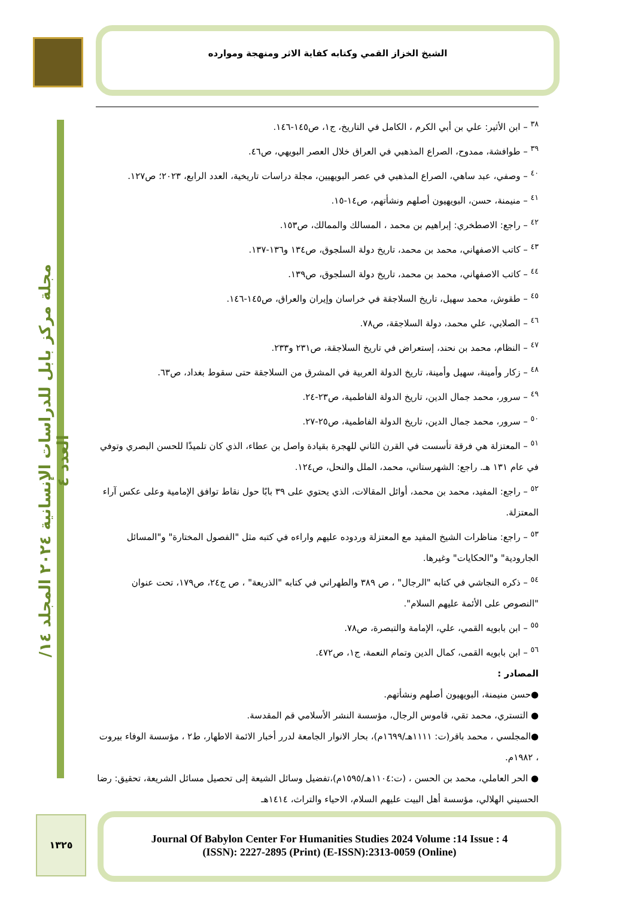الشيخ الخزاز القمي وكتابه كفاية الاثر ومنهجة وموارده
مجلة مركز بابل للدراسات الإنسانية ٢٠٢٤ المجلد ١٤/ العدد ٤
<sup>٣٨</sup> – ابن الأثير: علي بن أبي الكرم ، الكامل في التاريخ، ج١، ص١٤٥-١٤٦.
<sup>٣٩</sup> – طوافشة، ممدوح، الصراع المذهبي في العراق خلال العصر البويهي، ص٤٦.
<sup>٤٠</sup> – وصفي، عبد ساهي، الصراع المذهبي في عصر البويهيين، مجلة دراسات تاريخية، العدد الرابع، ٢٠٢٣؛ ص١٢٧.
<sup>٤١</sup> – منيمنة، حسن، البويهيون أصلهم ونشأتهم، ص١٤-١٥.
<sup>٤٢</sup> – راجع: الاصطخري: إبراهيم بن محمد ، المسالك والممالك، ص١٥٣.
<sup>٤٣</sup> – كاتب الاصفهاني، محمد بن محمد، تاريخ دولة السلجوق، ص١٣٤ و١٣٦-١٣٧.
<sup>٤٤</sup> – كاتب الاصفهاني، محمد بن محمد، تاريخ دولة السلجوق، ص١٣٩.
<sup>٤٥</sup> – طقوش، محمد سهيل، تاريخ السلاجقة في خراسان وإيران والعراق، ص١٤٥-١٤٦.
<sup>٤٦</sup> – الصلابي، علي محمد، دولة السلاجقة، ص٧٨.
<sup>٤٧</sup> – النظام، محمد بن نحند، إستعراض في تاريخ السلاجقة، ص٢٣١ و٢٣٣.
<sup>٤٨</sup> – زكار وأمينة، سهيل وأمينة، تاريخ الدولة العربية في المشرق من السلاجقة حتى سقوط بغداد، ص٦٣.
<sup>٤٩</sup> – سرور، محمد جمال الدين، تاريخ الدولة الفاطمية، ص٢٣-٢٤.
<sup>٥٠</sup> – سرور، محمد جمال الدين، تاريخ الدولة الفاطمية، ص٢٥-٢٧.
<sup>٥١</sup> – المعتزلة هي فرقة تأسست في القرن الثاني للهجرة بقيادة واصل بن عطاء، الذي كان تلميذًا للحسن البصري وتوفي في عام ١٣١ هـ. راجع: الشهرستاني، محمد، الملل والنحل، ص١٢٤.
<sup>٥٢</sup> – راجع: المفيد، محمد بن محمد، أوائل المقالات، الذي يحتوي على ٣٩ بابًا حول نقاط توافق الإمامية وعلى عكس آراء المعتزلة.
<sup>٥٣</sup> – راجع: مناظرات الشيخ المفيد مع المعتزلة وردوده عليهم واراءه في كتبه مثل "الفصول المختارة" و"المسائل الجارودية" و"الحكايات" وغيرها.
<sup>٥٤</sup> – ذكره النجاشي في كتابه "الرجال" ، ص ٣٨٩ والطهراني في كتابه "الذريعة" ، ص ج٢٤، ص١٧٩، تحت عنوان "النصوص على الأئمة عليهم السلام".
<sup>٥٥</sup> – ابن بابويه القمي، علي، الإمامة والتبصرة، ص٧٨.
<sup>٥٦</sup> – ابن بابويه القمى، كمال الدين وتمام النعمة، ج١، ص٤٧٢.
المصادر :
●حسن منيمنة، البويهيون أصلهم ونشأتهم.
● التستري، محمد تقي، قاموس الرجال، مؤسسة النشر الأسلامي قم المقدسة.
●المجلسي ، محمد باقر(ت: ١١١١هـ/١٦٩٩م)، بحار الانوار الجامعة لدرر أخبار الائمة الاطهار، ط٢ ، مؤسسة الوفاء بيروت ، ١٩٨٢م.
● الحر العاملي، محمد بن الحسن ، (ت:١١٠٤هـ/١٥٩٥م)،تفضيل وسائل الشيعة إلى تحصيل مسائل الشريعة، تحقيق: رضا الحسيني الهلالي، مؤسسة أهل البيت عليهم السلام، الاحياء والتراث، ١٤١٤هـ
١٣٢٥
Journal Of Babylon Center For Humanities Studies 2024 Volume :14 Issue : 4
(ISSN): 2227-2895 (Print) (E-ISSN):2313-0059 (Online)